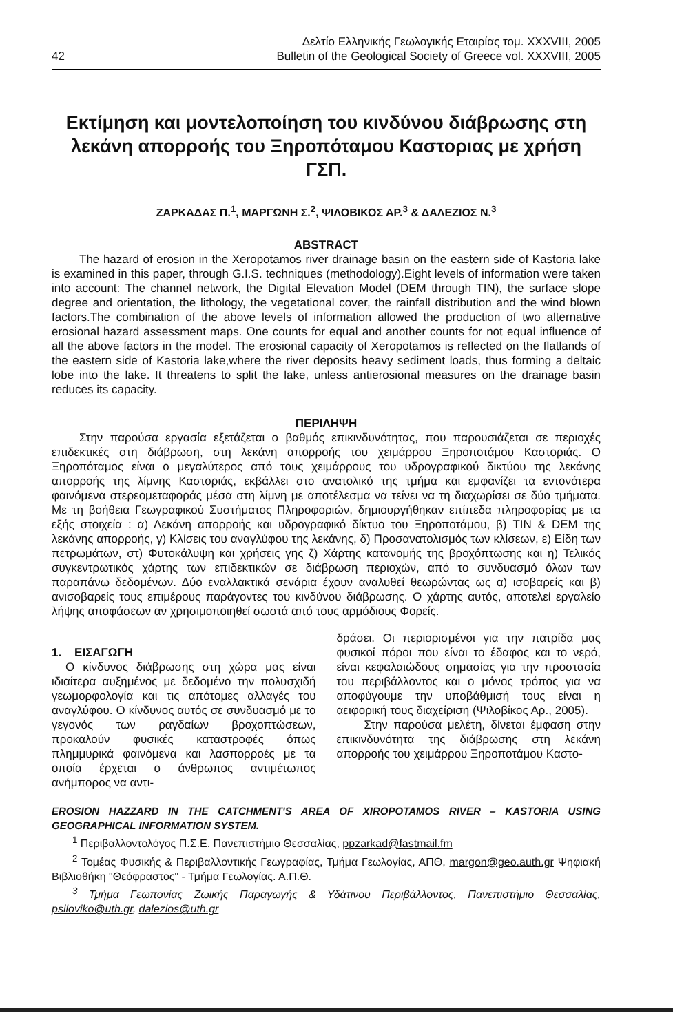42
Δελτίο Ελληνικής Γεωλογικής Εταιρίας τομ. XXXVIII, 2005
Bulletin of the Geological Society of Greece vol. XXXVIII, 2005
Εκτίμηση και μοντελοποίηση του κινδύνου διάβρωσης στη λεκάνη απορροής του Ξηροπόταμου Καστοριας με χρήση ΓΣΠ.
ΖΑΡΚΑΔΑΣ Π.<sup>1</sup>, ΜΑΡΓΩΝΗ Σ.<sup>2</sup>, ΨΙΛΟΒΙΚΟΣ ΑΡ.<sup>3</sup> & ΔΑΛΕΖΙΟΣ Ν.<sup>3</sup>
ABSTRACT
The hazard of erosion in the Xeropotamos river drainage basin on the eastern side of Kastoria lake is examined in this paper, through G.I.S. techniques (methodology).Eight levels of information were taken into account: The channel network, the Digital Elevation Model (DEM through TIN), the surface slope degree and orientation, the lithology, the vegetational cover, the rainfall distribution and the wind blown factors.The combination of the above levels of information allowed the production of two alternative erosional hazard assessment maps. One counts for equal and another counts for not equal influence of all the above factors in the model. The erosional capacity of Xeropotamos is reflected on the flatlands of the eastern side of Kastoria lake,where the river deposits heavy sediment loads, thus forming a deltaic lobe into the lake. It threatens to split the lake, unless antierosional measures on the drainage basin reduces its capacity.
ΠΕΡΙΛΗΨΗ
Στην παρούσα εργασία εξετάζεται ο βαθμός επικινδυνότητας, που παρουσιάζεται σε περιοχές επιδεκτικές στη διάβρωση, στη λεκάνη απορροής του χειμάρρου Ξηροποτάμου Καστοριάς. Ο Ξηροπόταμος είναι ο μεγαλύτερος από τους χειμάρρους του υδρογραφικού δικτύου της λεκάνης απορροής της λίμνης Καστοριάς, εκβάλλει στο ανατολικό της τμήμα και εμφανίζει τα εντονότερα φαινόμενα στερεομεταφοράς μέσα στη λίμνη με αποτέλεσμα να τείνει να τη διαχωρίσει σε δύο τμήματα. Με τη βοήθεια Γεωγραφικού Συστήματος Πληροφοριών, δημιουργήθηκαν επίπεδα πληροφορίας με τα εξής στοιχεία : α) Λεκάνη απορροής και υδρογραφικό δίκτυο του Ξηροποτάμου, β) TIN & DEM της λεκάνης απορροής, γ) Κλίσεις του αναγλύφου της λεκάνης, δ) Προσανατολισμός των κλίσεων, ε) Είδη των πετρωμάτων, στ) Φυτοκάλυψη και χρήσεις γης ζ) Χάρτης κατανομής της βροχόπτωσης και η) Τελικός συγκεντρωτικός χάρτης των επιδεκτικών σε διάβρωση περιοχών, από το συνδυασμό όλων των παραπάνω δεδομένων. Δύο εναλλακτικά σενάρια έχουν αναλυθεί θεωρώντας ως α) ισοβαρείς και β) ανισοβαρείς τους επιμέρους παράγοντες του κινδύνου διάβρωσης. Ο χάρτης αυτός, αποτελεί εργαλείο λήψης αποφάσεων αν χρησιμοποιηθεί σωστά από τους αρμόδιους Φορείς.
1. ΕΙΣΑΓΩΓΗ
Ο κίνδυνος διάβρωσης στη χώρα μας είναι ιδιαίτερα αυξημένος με δεδομένο την πολυσχιδή γεωμορφολογία και τις απότομες αλλαγές του αναγλύφου. Ο κίνδυνος αυτός σε συνδυασμό με το γεγονός των ραγδαίων βροχοπτώσεων, προκαλούν φυσικές καταστροφές όπως πλημμυρικά φαινόμενα και λασπορροές με τα οποία έρχεται ο άνθρωπος αντιμέτωπος ανήμπορος να αντι-
δράσει. Οι περιορισμένοι για την πατρίδα μας φυσικοί πόροι που είναι το έδαφος και το νερό, είναι κεφαλαιώδους σημασίας για την προστασία του περιβάλλοντος και ο μόνος τρόπος για να αποφύγουμε την υποβάθμισή τους είναι η αειφορική τους διαχείριση (Ψιλοβίκος Αρ., 2005).
Στην παρούσα μελέτη, δίνεται έμφαση στην επικινδυνότητα της διάβρωσης στη λεκάνη απορροής του χειμάρρου Ξηροποτάμου Καστο-
EROSION HAZZARD IN THE CATCHMENT'S AREA OF XIROPOTAMOS RIVER – KASTORIA USING GEOGRAPHICAL INFORMATION SYSTEM.
<sup>1</sup> Περιβαλλοντολόγος Π.Σ.Ε. Πανεπιστήμιο Θεσσαλίας, ppzarkad@fastmail.fm
<sup>2</sup> Τομέας Φυσικής & Περιβαλλοντικής Γεωγραφίας, Τμήμα Γεωλογίας, ΑΠΘ, margon@geo.auth.gr Ψηφιακή Βιβλιοθήκη "Θεόφραστος" - Τμήμα Γεωλογίας. Α.Π.Θ.
<sup>3</sup> Τμήμα Γεωπονίας Ζωικής Παραγωγής & Υδάτινου Περιβάλλοντος, Πανεπιστήμιο Θεσσαλίας, psiloviko@uth.gr, dalezios@uth.gr